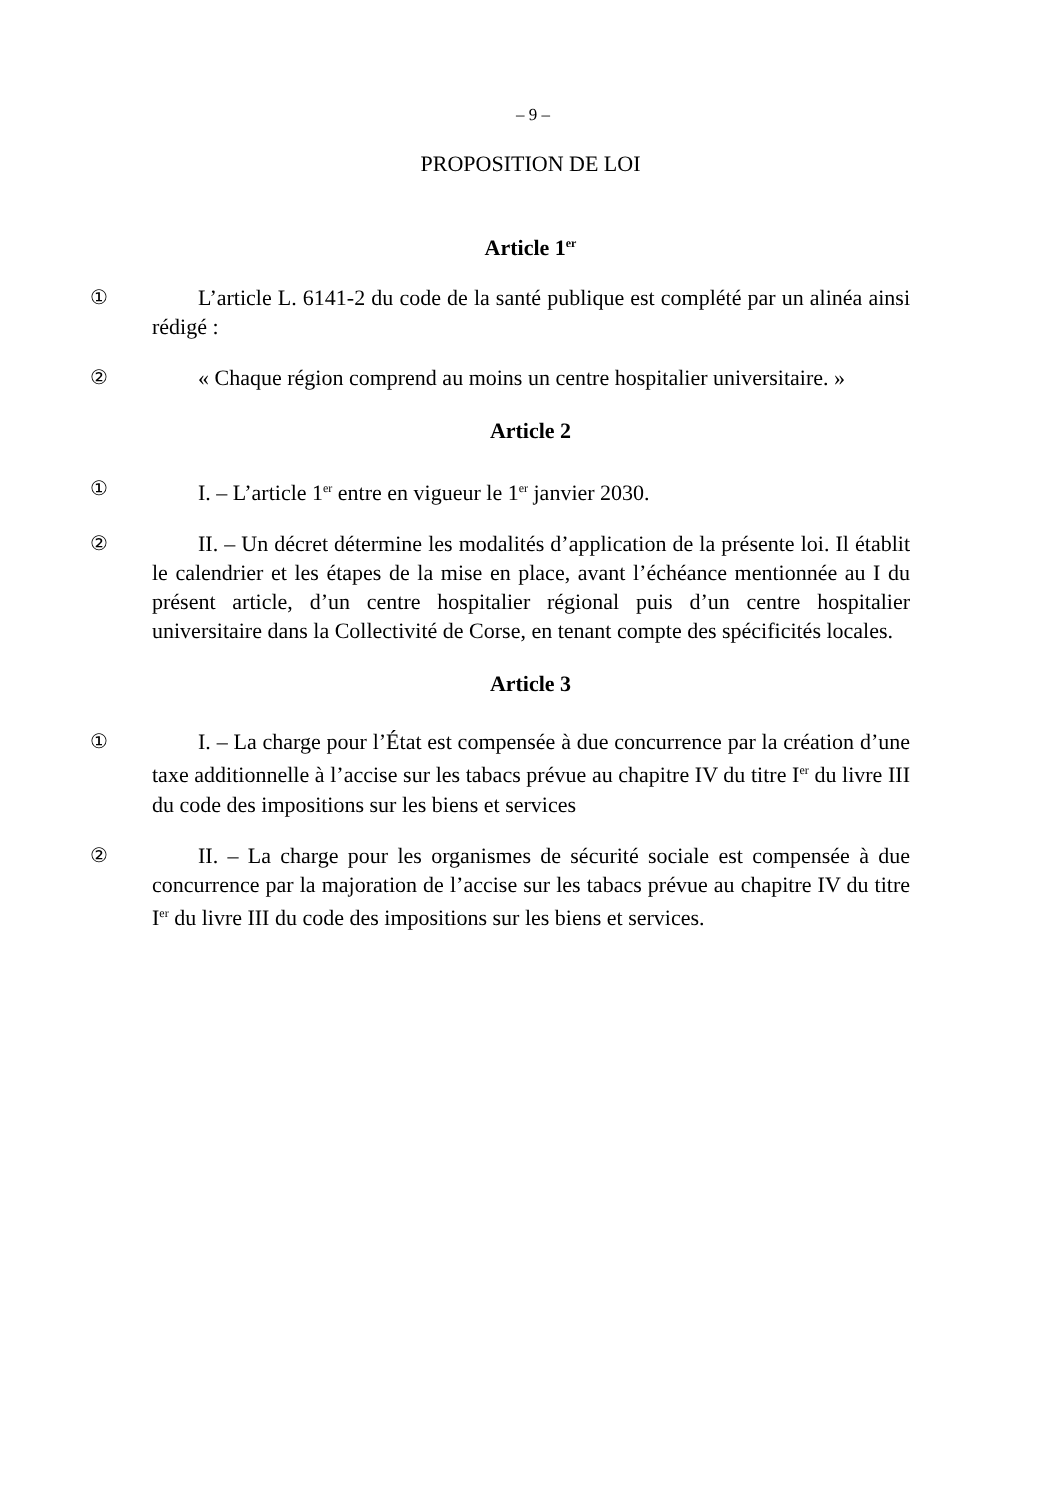– 9 –
PROPOSITION DE LOI
Article 1<sup>er</sup>
① L’article L. 6141-2 du code de la santé publique est complété par un alinéa ainsi rédigé :
② « Chaque région comprend au moins un centre hospitalier universitaire. »
Article 2
① I. – L’article 1<sup>er</sup> entre en vigueur le 1<sup>er</sup> janvier 2030.
② II. – Un décret détermine les modalités d’application de la présente loi. Il établit le calendrier et les étapes de la mise en place, avant l’échéance mentionnée au I du présent article, d’un centre hospitalier régional puis d’un centre hospitalier universitaire dans la Collectivité de Corse, en tenant compte des spécificités locales.
Article 3
① I. – La charge pour l’État est compensée à due concurrence par la création d’une taxe additionnelle à l’accise sur les tabacs prévue au chapitre IV du titre I<sup>er</sup> du livre III du code des impositions sur les biens et services
② II. – La charge pour les organismes de sécurité sociale est compensée à due concurrence par la majoration de l’accise sur les tabacs prévue au chapitre IV du titre I<sup>er</sup> du livre III du code des impositions sur les biens et services.